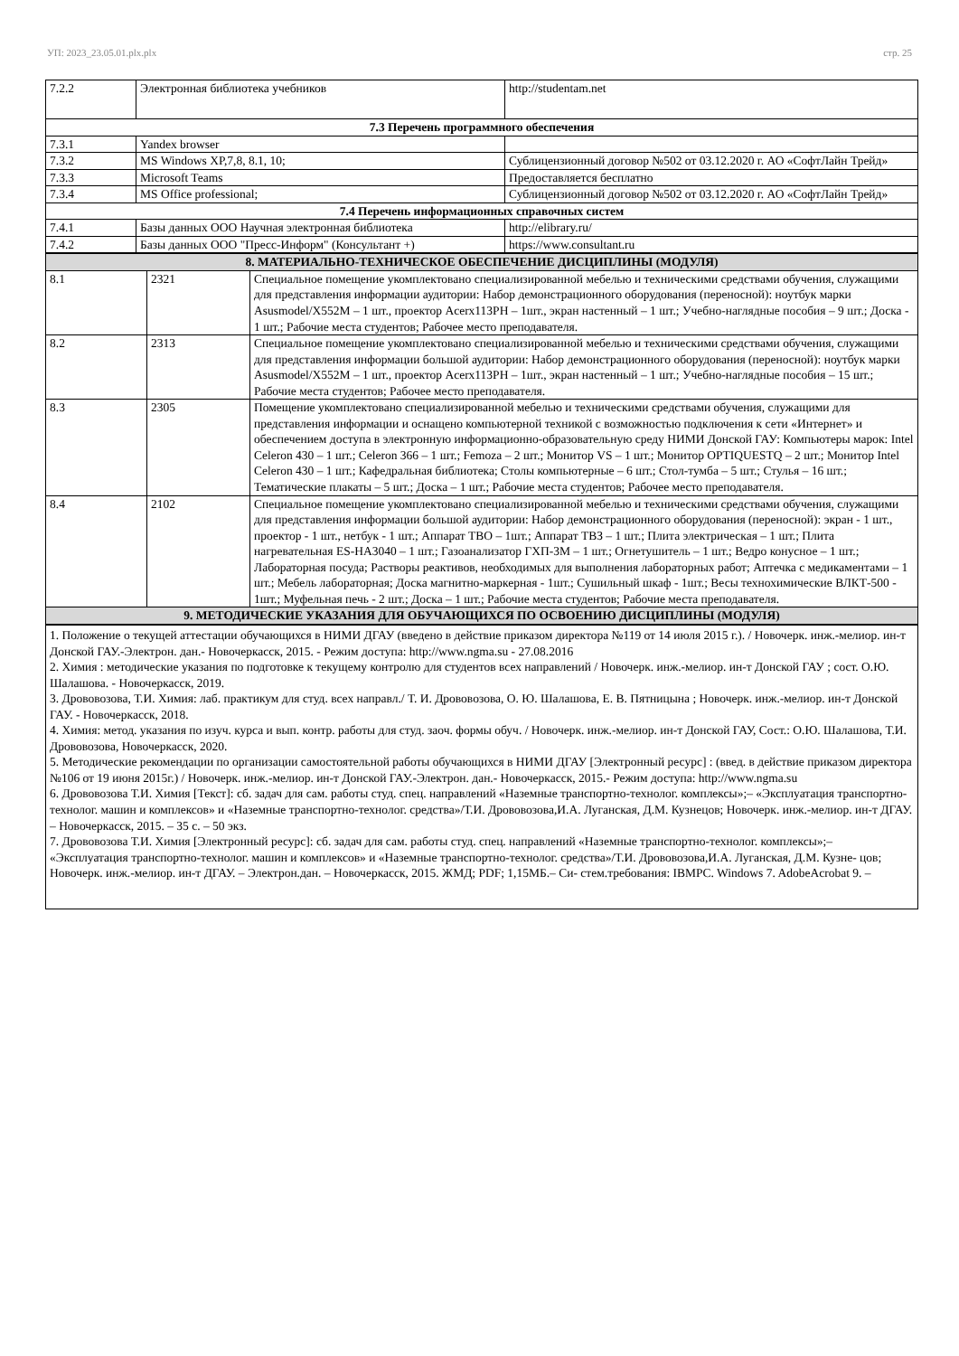УП: 2023_23.05.01.plx.plx стр. 25
| 7.2.2 | Электронная библиотека учебников | http://studentam.net |
| 7.3 Перечень программного обеспечения | | |
| 7.3.1 | Yandex browser | |
| 7.3.2 | MS Windows XP,7,8, 8.1, 10; | Сублицензионный договор №502 от 03.12.2020 г. АО «СофтЛайн Трейд» |
| 7.3.3 | Microsoft Teams | Предоставляется бесплатно |
| 7.3.4 | MS Office professional; | Сублицензионный договор №502 от 03.12.2020 г. АО «СофтЛайн Трейд» |
| 7.4 Перечень информационных справочных систем | | |
| 7.4.1 | Базы данных ООО Научная электронная библиотека | http://elibrary.ru/ |
| 7.4.2 | Базы данных ООО "Пресс-Информ" (Консультант +) | https://www.consultant.ru |
| 8. МАТЕРИАЛЬНО-ТЕХНИЧЕСКОЕ ОБЕСПЕЧЕНИЕ ДИСЦИПЛИНЫ (МОДУЛЯ) | | |
| --- | --- | --- |
| 8.1 | 2321 | Специальное помещение укомплектовано специализированной мебелью и техническими средствами обучения, служащими для представления информации аудитории: Набор демонстрационного оборудования (переносной): ноутбук марки Asusmodel/X552M – 1 шт., проектор Acerx113PH – 1шт., экран настенный – 1 шт.; Учебно-наглядные пособия – 9 шт.; Доска - 1 шт.; Рабочие места студентов; Рабочее место преподавателя. |
| 8.2 | 2313 | Специальное помещение укомплектовано специализированной мебелью и техническими средствами обучения, служащими для представления информации большой аудитории: Набор демонстрационного оборудования (переносной): ноутбук марки Asusmodel/X552M – 1 шт., проектор Acerx113PH – 1шт., экран настенный – 1 шт.; Учебно-наглядные пособия – 15 шт.; Рабочие места студентов; Рабочее место преподавателя. |
| 8.3 | 2305 | Помещение укомплектовано специализированной мебелью и техническими средствами обучения, служащими для представления информации и оснащено компьютерной техникой с возможностью подключения к сети «Интернет» и обеспечением доступа в электронную информационно-образовательную среду НИМИ Донской ГАУ: Компьютеры марок: Intel Celeron 430 – 1 шт.; Celeron 366 – 1 шт.; Femoza – 2 шт.; Монитор VS – 1 шт.; Монитор OPTIQUESTQ – 2 шт.; Монитор Intel Celeron 430 – 1 шт.; Кафедральная библиотека; Столы компьютерные – 6 шт.; Стол-тумба – 5 шт.; Стулья – 16 шт.; Тематические плакаты – 5 шт.; Доска – 1 шт.; Рабочие места студентов; Рабочее место преподавателя. |
| 8.4 | 2102 | Специальное помещение укомплектовано специализированной мебелью и техническими средствами обучения, служащими для представления информации большой аудитории: Набор демонстрационного оборудования (переносной): экран - 1 шт., проектор - 1 шт., нетбук - 1 шт.; Аппарат ТВО – 1шт.; Аппарат ТВЗ – 1 шт.; Плита электрическая – 1 шт.; Плита нагревательная ES-HA3040 – 1 шт.; Газоанализатор ГХП-3М – 1 шт.; Огнетушитель – 1 шт.; Ведро конусное – 1 шт.; Лабораторная посуда; Растворы реактивов, необходимых для выполнения лабораторных работ; Аптечка с медикаментами – 1 шт.; Мебель лабораторная; Доска магнитно-маркерная - 1шт.; Сушильный шкаф - 1шт.; Весы технохимические ВЛКТ-500 - 1шт.; Муфельная печь - 2 шт.; Доска – 1 шт.; Рабочие места студентов; Рабочие места преподавателя. |
| 9. МЕТОДИЧЕСКИЕ УКАЗАНИЯ ДЛЯ ОБУЧАЮЩИХСЯ ПО ОСВОЕНИЮ ДИСЦИПЛИНЫ (МОДУЛЯ) | | |
1. Положение о текущей аттестации обучающихся в НИМИ ДГАУ (введено в действие приказом директора №119 от 14 июля 2015 г.). / Новочерк. инж.-мелиор. ин-т Донской ГАУ.-Электрон. дан.- Новочеркасск, 2015. - Режим доступа: http://www.ngma.su - 27.08.2016
2. Химия : методические указания по подготовке к текущему контролю для студентов всех направлений / Новочерк. инж.-мелиор. ин-т Донской ГАУ ; сост. О.Ю. Шалашова. - Новочеркасск, 2019.
3. Дрововозова, Т.И. Химия: лаб. практикум для студ. всех направл./ Т. И. Дрововозова, О. Ю. Шалашова, Е. В. Пятницына ; Новочерк. инж.-мелиор. ин-т Донской ГАУ. - Новочеркасск, 2018.
4. Химия: метод. указания по изуч. курса и вып. контр. работы для студ. заоч. формы обуч. / Новочерк. инж.-мелиор. ин-т Донской ГАУ, Сост.: О.Ю. Шалашова, Т.И. Дрововозова, Новочеркасск, 2020.
5. Методические рекомендации по организации самостоятельной работы обучающихся в НИМИ ДГАУ [Электронный ресурс] : (введ. в действие приказом директора №106 от 19 июня 2015г.) / Новочерк. инж.-мелиор. ин-т Донской ГАУ.-Электрон. дан.- Новочеркасск, 2015.- Режим доступа: http://www.ngma.su
6. Дрововозова Т.И. Химия [Текст]: сб. задач для сам. работы студ. спец. направлений «Наземные транспортно-технолог. комплексы»;– «Эксплуатация транспортно-технолог. машин и комплексов» и «Наземные транспортно-технолог. средства»/Т.И. Дрововозова,И.А. Луганская, Д.М. Кузнецов; Новочерк. инж.-мелиор. ин-т ДГАУ. – Новочеркасск, 2015. – 35 с. – 50 экз.
7. Дрововозова Т.И. Химия [Электронный ресурс]: сб. задач для сам. работы студ. спец. направлений «Наземные транспортно-технолог. комплексы»;– «Эксплуатация транспортно-технолог. машин и комплексов» и «Наземные транспортно-технолог. средства»/Т.И. Дрововозова,И.А. Луганская, Д.М. Кузне- цов; Новочерк. инж.-мелиор. ин-т ДГАУ. – Электрон.дан. – Новочеркасск, 2015. ЖМД; PDF; 1,15МБ.– Си- стем.требования: IBMPC. Windows 7. AdobeAcrobat 9. –